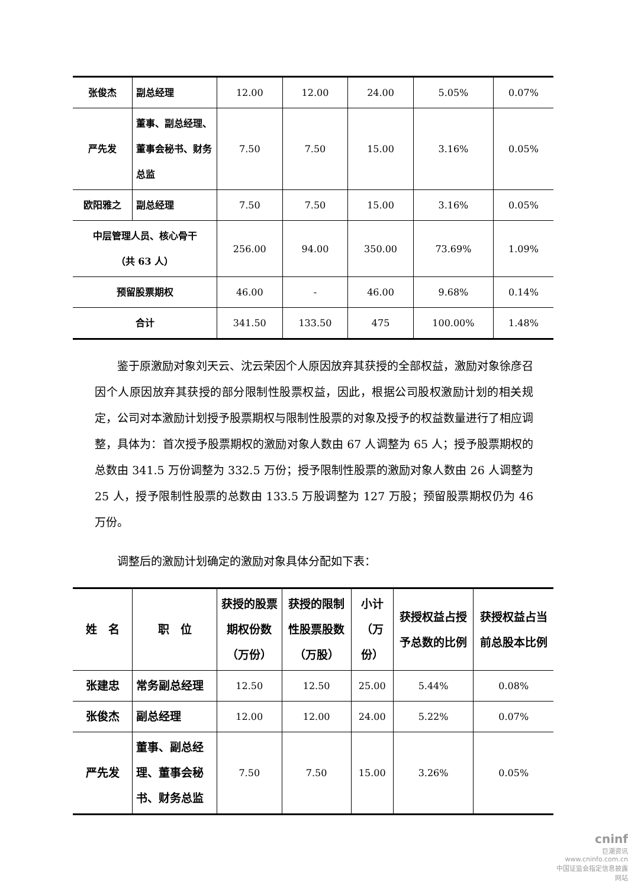| 张俊杰 | 副总经理 | 12.00 | 12.00 | 24.00 | 5.05% | 0.07% |
| 严先发 | 董事、副总经理、董事会秘书、财务总监 | 7.50 | 7.50 | 15.00 | 3.16% | 0.05% |
| 欧阳雅之 | 副总经理 | 7.50 | 7.50 | 15.00 | 3.16% | 0.05% |
| 中层管理人员、核心骨干 （共 63 人） | | 256.00 | 94.00 | 350.00 | 73.69% | 1.09% |
| 预留股票期权 | | 46.00 | - | 46.00 | 9.68% | 0.14% |
| 合计 | | 341.50 | 133.50 | 475 | 100.00% | 1.48% |
鉴于原激励对象刘天云、沈云荣因个人原因放弃其获授的全部权益，激励对象徐彦召因个人原因放弃其获授的部分限制性股票权益，因此，根据公司股权激励计划的相关规定，公司对本激励计划授予股票期权与限制性股票的对象及授予的权益数量进行了相应调整，具体为：首次授予股票期权的激励对象人数由 67 人调整为 65 人；授予股票期权的总数由 341.5 万份调整为 332.5 万份；授予限制性股票的激励对象人数由 26 人调整为 25 人，授予限制性股票的总数由 133.5 万股调整为 127 万股；预留股票期权仍为 46 万份。
调整后的激励计划确定的激励对象具体分配如下表：
| 姓 名 | 职 位 | 获授的股票期权份数 （万份） | 获授的限制性股票股数 （万股） | 小计 （万份） | 获授权益占授予总数的比例 | 获授权益占当前总股本比例 |
| --- | --- | --- | --- | --- | --- | --- |
| 张建忠 | 常务副总经理 | 12.50 | 12.50 | 25.00 | 5.44% | 0.08% |
| 张俊杰 | 副总经理 | 12.00 | 12.00 | 24.00 | 5.22% | 0.07% |
| 严先发 | 董事、副总经理、董事会秘书、财务总监 | 7.50 | 7.50 | 15.00 | 3.26% | 0.05% |
cninf
巨潮资讯
www.cninfo.com.cn
中国证监会指定信息披露网站